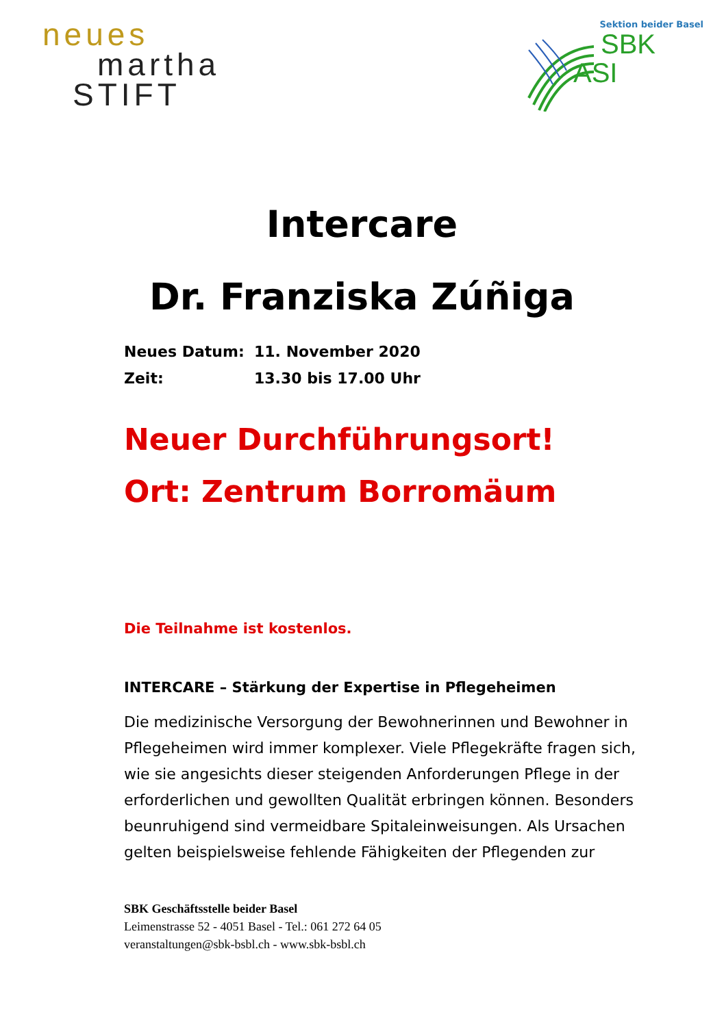neues
martha
STIFT
Sektion beider Basel
SBK
ASI
Intercare
Dr. Franziska Zúñiga
Neues Datum: 11. November 2020
Zeit: 13.30 bis 17.00 Uhr
Neuer Durchführungsort!
Ort: Zentrum Borromäum
Die Teilnahme ist kostenlos.
INTERCARE – Stärkung der Expertise in Pflegeheimen
Die medizinische Versorgung der Bewohnerinnen und Bewohner in Pflegeheimen wird immer komplexer. Viele Pflegekräfte fragen sich, wie sie angesichts dieser steigenden Anforderungen Pflege in der erforderlichen und gewollten Qualität erbringen können. Besonders beunruhigend sind vermeidbare Spitaleinweisungen. Als Ursachen gelten beispielsweise fehlende Fähigkeiten der Pflegenden zur
SBK Geschäftsstelle beider Basel
Leimenstrasse 52 - 4051 Basel - Tel.: 061 272 64 05
veranstaltungen@sbk-bsbl.ch - www.sbk-bsbl.ch